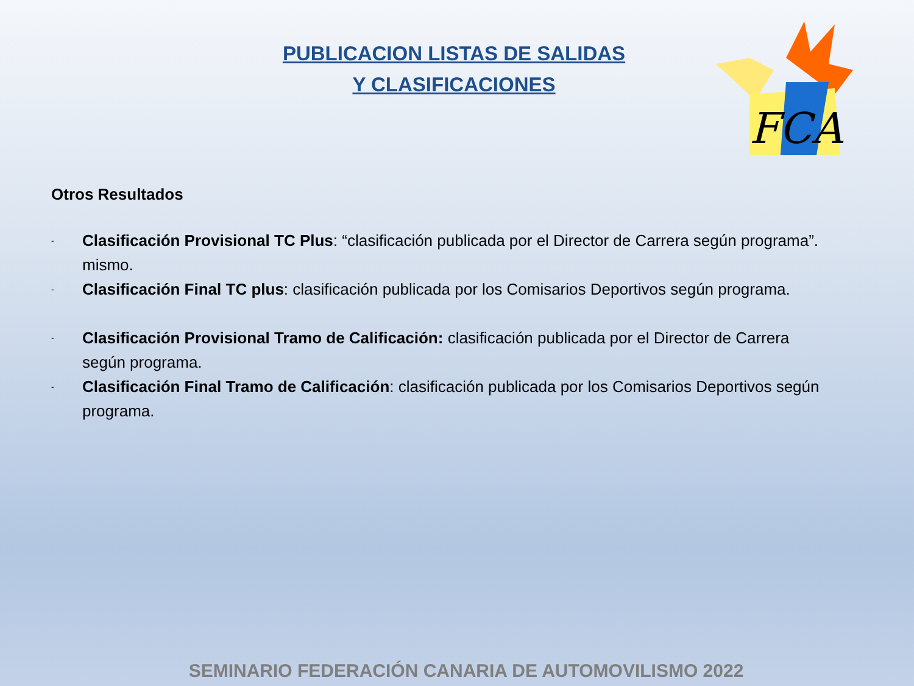FCA
PUBLICACION LISTAS DE SALIDAS
Y CLASIFICACIONES
Otros Resultados
- Clasificación Provisional TC Plus: “clasificación publicada por el Director de Carrera según programa”. mismo.
- Clasificación Final TC plus: clasificación publicada por los Comisarios Deportivos según programa.
- Clasificación Provisional Tramo de Calificación: clasificación publicada por el Director de Carrera según programa.
- Clasificación Final Tramo de Calificación: clasificación publicada por los Comisarios Deportivos según programa.
SEMINARIO FEDERACIÓN CANARIA DE AUTOMOVILISMO 2022